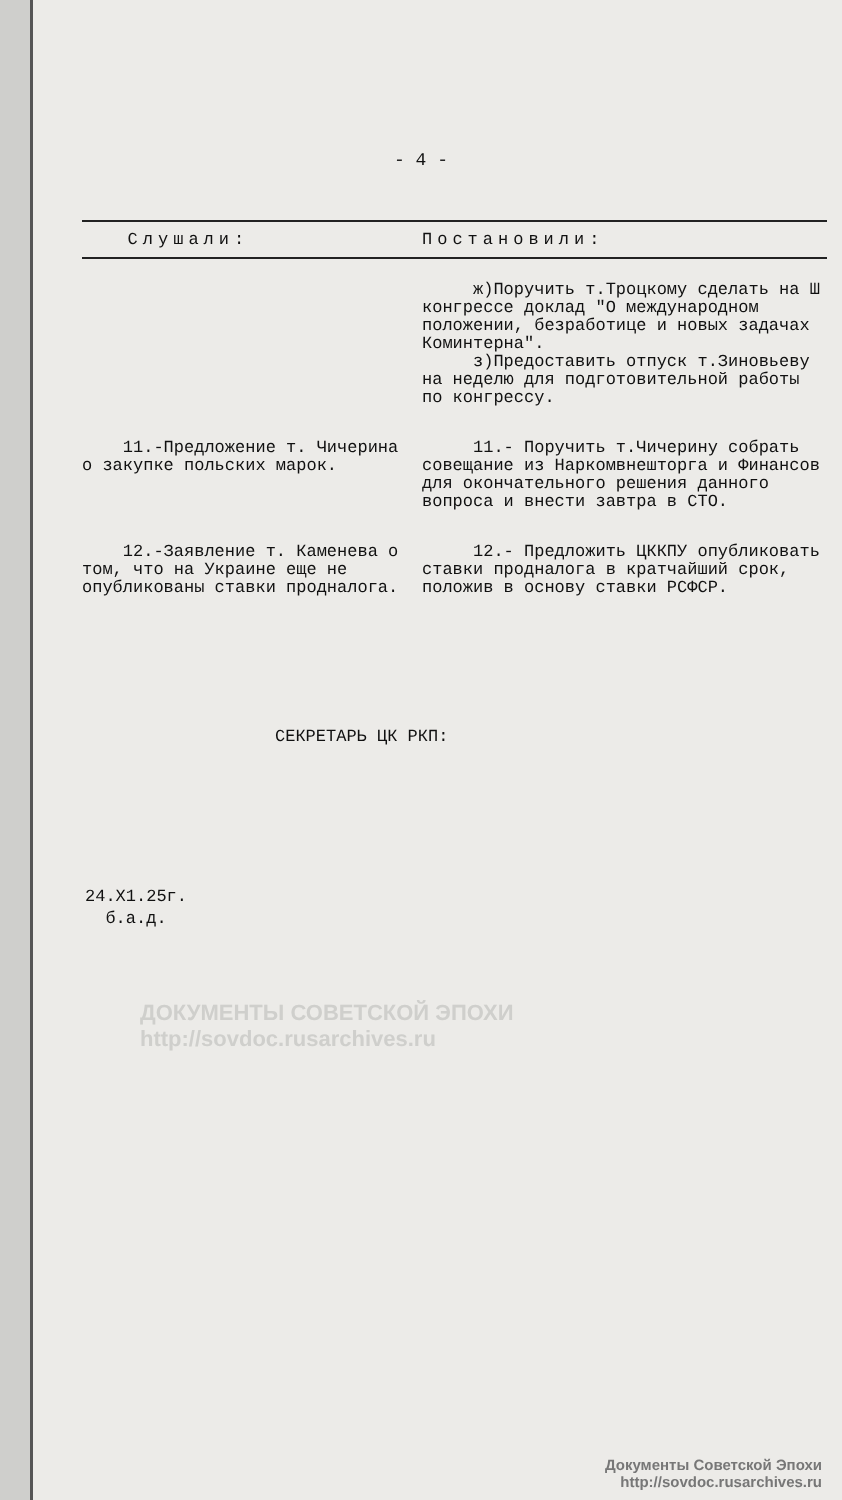- 4 -
| Слушали: | Постановили: |
| --- | --- |
| | ж)Поручить т.Троцкому сделать на Ш конгрессе доклад "О международном положении, безработице и новых задачах Коминтерна". з)Предоставить отпуск т.Зиновьеву на неделю для подготовительной работы по конгрессу. |
| 11.-Предложение т. Чичерина о закупке польских марок. | 11.- Поручить т.Чичерину собрать совещание из Наркомвнешторга и Финансов для окончательного решения данного вопроса и внести завтра в СТО. |
| 12.-Заявление т. Каменева о том, что на Украине еще не опубликованы ставки продналога. | 12.- Предложить ЦККПУ опубликовать ставки продналога в кратчайший срок, положив в основу ставки РСФСР. |
СЕКРЕТАРЬ ЦК РКП:
24.X1.25г.
б.а.д.
ДОКУМЕНТЫ СОВЕТСКОЙ ЭПОХИ
http://sovdoc.rusarchives.ru
Документы Советской Эпохи
http://sovdoc.rusarchives.ru